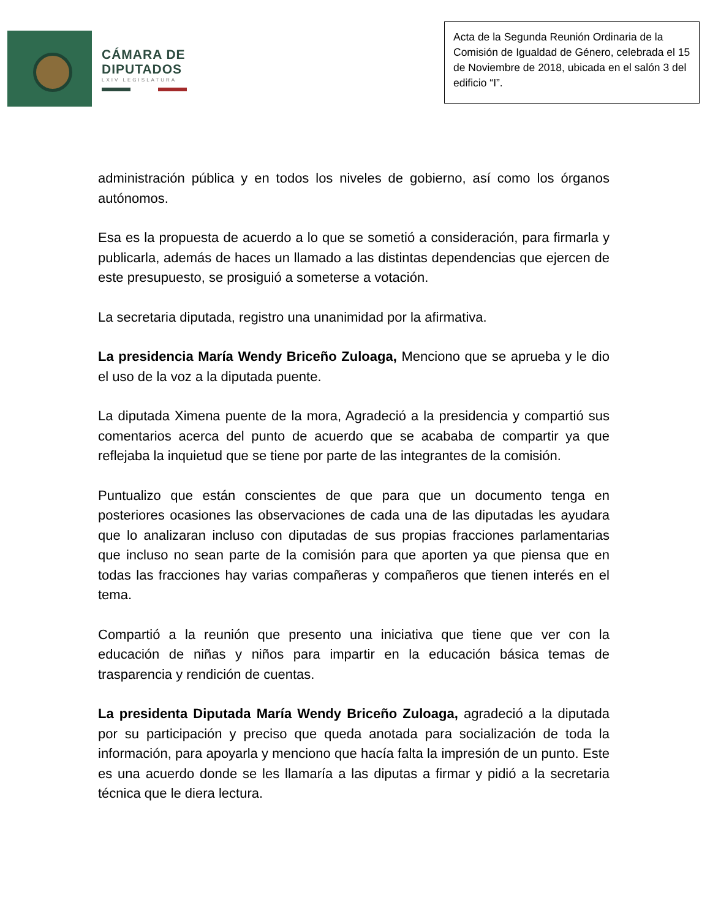CÁMARA DE
DIPUTADOS
LXIV LEGISLATURA
Acta de la Segunda Reunión Ordinaria de la Comisión de Igualdad de Género, celebrada el 15 de Noviembre de 2018, ubicada en el salón 3 del edificio “I”.
administración pública y en todos los niveles de gobierno, así como los órganos autónomos.
Esa es la propuesta de acuerdo a lo que se sometió a consideración, para firmarla y publicarla, además de haces un llamado a las distintas dependencias que ejercen de este presupuesto, se prosiguió a someterse a votación.
La secretaria diputada, registro una unanimidad por la afirmativa.
La presidencia María Wendy Briceño Zuloaga, Menciono que se aprueba y le dio el uso de la voz a la diputada puente.
La diputada Ximena puente de la mora, Agradeció a la presidencia y compartió sus comentarios acerca del punto de acuerdo que se acababa de compartir ya que reflejaba la inquietud que se tiene por parte de las integrantes de la comisión.
Puntualizo que están conscientes de que para que un documento tenga en posteriores ocasiones las observaciones de cada una de las diputadas les ayudara que lo analizaran incluso con diputadas de sus propias fracciones parlamentarias que incluso no sean parte de la comisión para que aporten ya que piensa que en todas las fracciones hay varias compañeras y compañeros que tienen interés en el tema.
Compartió a la reunión que presento una iniciativa que tiene que ver con la educación de niñas y niños para impartir en la educación básica temas de trasparencia y rendición de cuentas.
La presidenta Diputada María Wendy Briceño Zuloaga, agradeció a la diputada por su participación y preciso que queda anotada para socialización de toda la información, para apoyarla y menciono que hacía falta la impresión de un punto. Este es una acuerdo donde se les llamaría a las diputas a firmar y pidió a la secretaria técnica que le diera lectura.